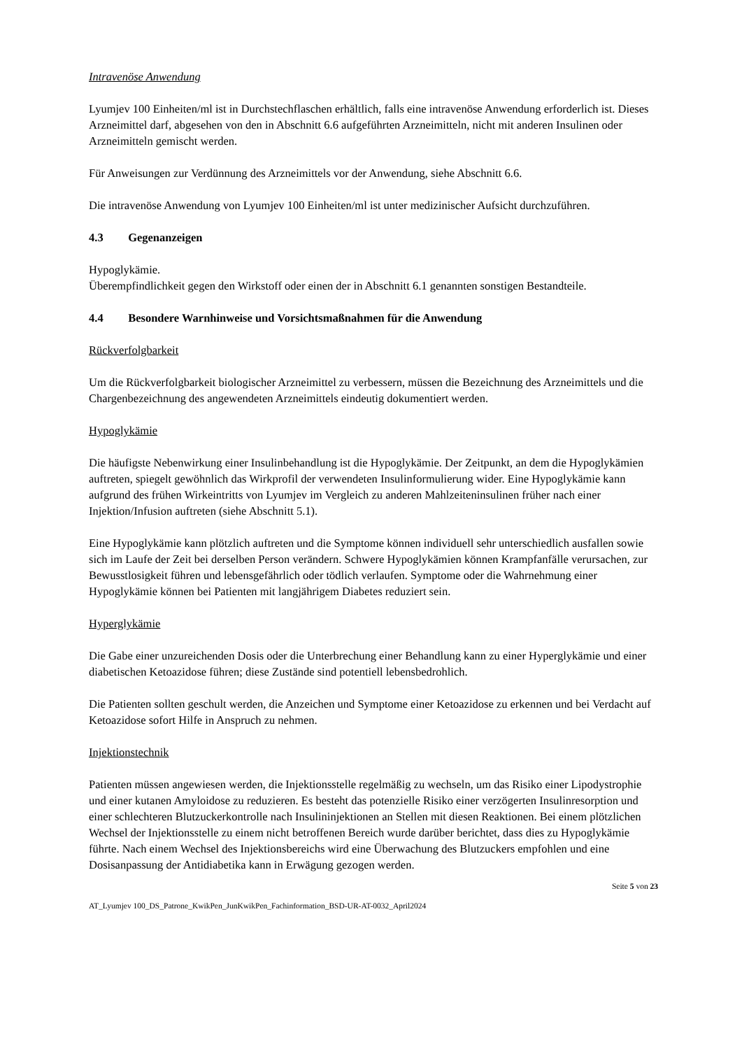Intravenöse Anwendung
Lyumjev 100 Einheiten/ml ist in Durchstechflaschen erhältlich, falls eine intravenöse Anwendung erforderlich ist. Dieses Arzneimittel darf, abgesehen von den in Abschnitt 6.6 aufgeführten Arzneimitteln, nicht mit anderen Insulinen oder Arzneimitteln gemischt werden.
Für Anweisungen zur Verdünnung des Arzneimittels vor der Anwendung, siehe Abschnitt 6.6.
Die intravenöse Anwendung von Lyumjev 100 Einheiten/ml ist unter medizinischer Aufsicht durchzuführen.
4.3 Gegenanzeigen
Hypoglykämie.
Überempfindlichkeit gegen den Wirkstoff oder einen der in Abschnitt 6.1 genannten sonstigen Bestandteile.
4.4 Besondere Warnhinweise und Vorsichtsmaßnahmen für die Anwendung
Rückverfolgbarkeit
Um die Rückverfolgbarkeit biologischer Arzneimittel zu verbessern, müssen die Bezeichnung des Arzneimittels und die Chargenbezeichnung des angewendeten Arzneimittels eindeutig dokumentiert werden.
Hypoglykämie
Die häufigste Nebenwirkung einer Insulinbehandlung ist die Hypoglykämie. Der Zeitpunkt, an dem die Hypoglykämien auftreten, spiegelt gewöhnlich das Wirkprofil der verwendeten Insulinformulierung wider. Eine Hypoglykämie kann aufgrund des frühen Wirkeintritts von Lyumjev im Vergleich zu anderen Mahlzeiteninsulinen früher nach einer Injektion/Infusion auftreten (siehe Abschnitt 5.1).
Eine Hypoglykämie kann plötzlich auftreten und die Symptome können individuell sehr unterschiedlich ausfallen sowie sich im Laufe der Zeit bei derselben Person verändern. Schwere Hypoglykämien können Krampfanfälle verursachen, zur Bewusstlosigkeit führen und lebensgefährlich oder tödlich verlaufen. Symptome oder die Wahrnehmung einer Hypoglykämie können bei Patienten mit langjährigem Diabetes reduziert sein.
Hyperglykämie
Die Gabe einer unzureichenden Dosis oder die Unterbrechung einer Behandlung kann zu einer Hyperglykämie und einer diabetischen Ketoazidose führen; diese Zustände sind potentiell lebensbedrohlich.
Die Patienten sollten geschult werden, die Anzeichen und Symptome einer Ketoazidose zu erkennen und bei Verdacht auf Ketoazidose sofort Hilfe in Anspruch zu nehmen.
Injektionstechnik
Patienten müssen angewiesen werden, die Injektionsstelle regelmäßig zu wechseln, um das Risiko einer Lipodystrophie und einer kutanen Amyloidose zu reduzieren. Es besteht das potenzielle Risiko einer verzögerten Insulinresorption und einer schlechteren Blutzuckerkontrolle nach Insulininjektionen an Stellen mit diesen Reaktionen. Bei einem plötzlichen Wechsel der Injektionsstelle zu einem nicht betroffenen Bereich wurde darüber berichtet, dass dies zu Hypoglykämie führte. Nach einem Wechsel des Injektionsbereichs wird eine Überwachung des Blutzuckers empfohlen und eine Dosisanpassung der Antidiabetika kann in Erwägung gezogen werden.
Seite 5 von 23
AT_Lyumjev 100_DS_Patrone_KwikPen_JunKwikPen_Fachinformation_BSD-UR-AT-0032_April2024